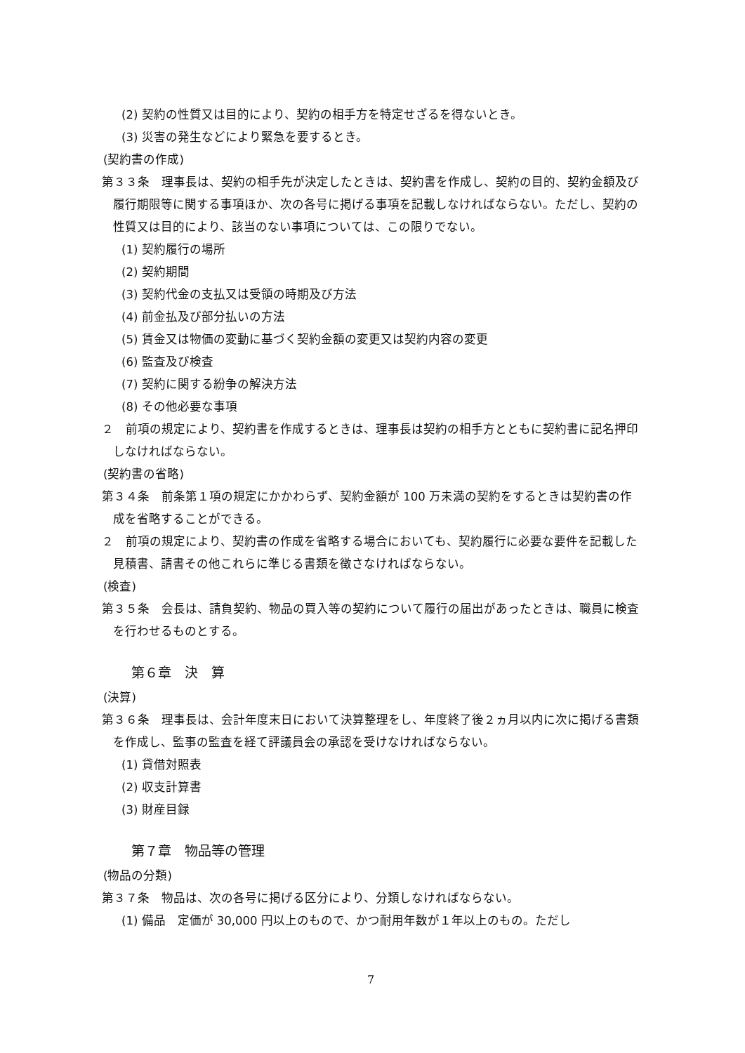(2) 契約の性質又は目的により、契約の相手方を特定せざるを得ないとき。
(3) 災害の発生などにより緊急を要するとき。
(契約書の作成)
第３３条　理事長は、契約の相手先が決定したときは、契約書を作成し、契約の目的、契約金額及び履行期限等に関する事項ほか、次の各号に掲げる事項を記載しなければならない。ただし、契約の性質又は目的により、該当のない事項については、この限りでない。
(1) 契約履行の場所
(2) 契約期間
(3) 契約代金の支払又は受領の時期及び方法
(4) 前金払及び部分払いの方法
(5) 賃金又は物価の変動に基づく契約金額の変更又は契約内容の変更
(6) 監査及び検査
(7) 契約に関する紛争の解決方法
(8) その他必要な事項
２　前項の規定により、契約書を作成するときは、理事長は契約の相手方とともに契約書に記名押印しなければならない。
(契約書の省略)
第３４条　前条第１項の規定にかかわらず、契約金額が 100 万未満の契約をするときは契約書の作成を省略することができる。
２　前項の規定により、契約書の作成を省略する場合においても、契約履行に必要な要件を記載した見積書、請書その他これらに準じる書類を徴さなければならない。
(検査)
第３５条　会長は、請負契約、物品の買入等の契約について履行の届出があったときは、職員に検査を行わせるものとする。
第６章　決　算
(決算)
第３６条　理事長は、会計年度末日において決算整理をし、年度終了後２ヵ月以内に次に掲げる書類を作成し、監事の監査を経て評議員会の承認を受けなければならない。
(1) 貸借対照表
(2) 収支計算書
(3) 財産目録
第７章　物品等の管理
(物品の分類)
第３７条　物品は、次の各号に掲げる区分により、分類しなければならない。
(1) 備品　定価が 30,000 円以上のもので、かつ耐用年数が１年以上のもの。ただし
7